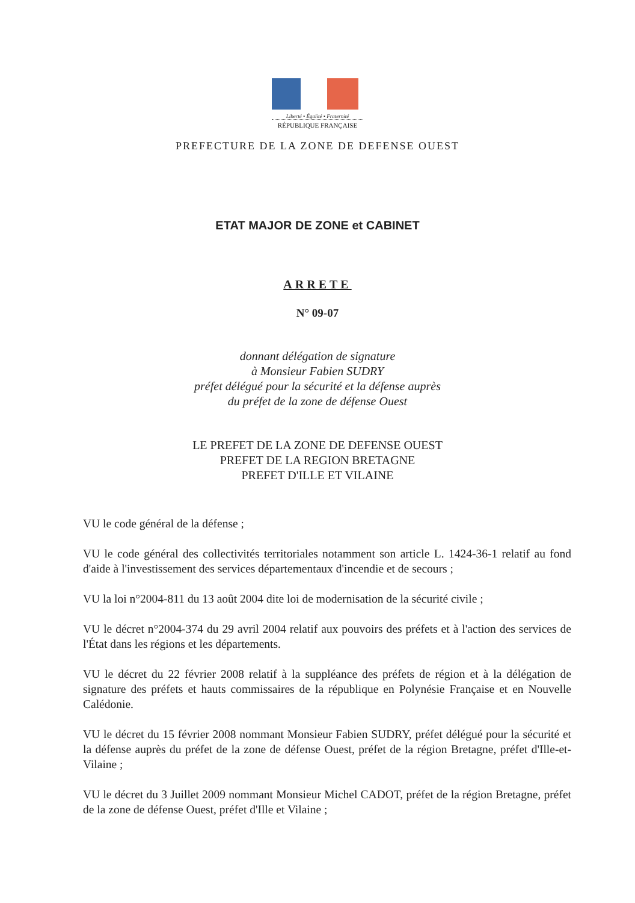Liberté • Égalité • Fraternité
RÉPUBLIQUE FRANÇAISE
PREFECTURE DE LA ZONE DE DEFENSE OUEST
ETAT MAJOR DE ZONE et CABINET
ARRETE
N° 09-07
donnant délégation de signature
à Monsieur Fabien SUDRY
préfet délégué pour la sécurité et la défense auprès
du préfet de la zone de défense Ouest
LE PREFET DE LA ZONE DE DEFENSE OUEST
PREFET DE LA REGION BRETAGNE
PREFET D'ILLE ET VILAINE
VU le code général de la défense ;
VU le code général des collectivités territoriales notamment son article L. 1424-36-1 relatif au fond d'aide à l'investissement des services départementaux d'incendie et de secours ;
VU la loi n°2004-811 du 13 août 2004 dite loi de modernisation de la sécurité civile ;
VU le décret n°2004-374 du 29 avril 2004 relatif aux pouvoirs des préfets et à l'action des services de l'État dans les régions et les départements.
VU le décret du 22 février 2008 relatif à la suppléance des préfets de région et à la délégation de signature des préfets et hauts commissaires de la république en Polynésie Française et en Nouvelle Calédonie.
VU le décret du 15 février 2008 nommant Monsieur Fabien SUDRY, préfet délégué pour la sécurité et la défense auprès du préfet de la zone de défense Ouest, préfet de la région Bretagne, préfet d'Ille-et-Vilaine ;
VU le décret du 3 Juillet 2009 nommant Monsieur Michel CADOT, préfet de la région Bretagne, préfet de la zone de défense Ouest, préfet d'Ille et Vilaine ;